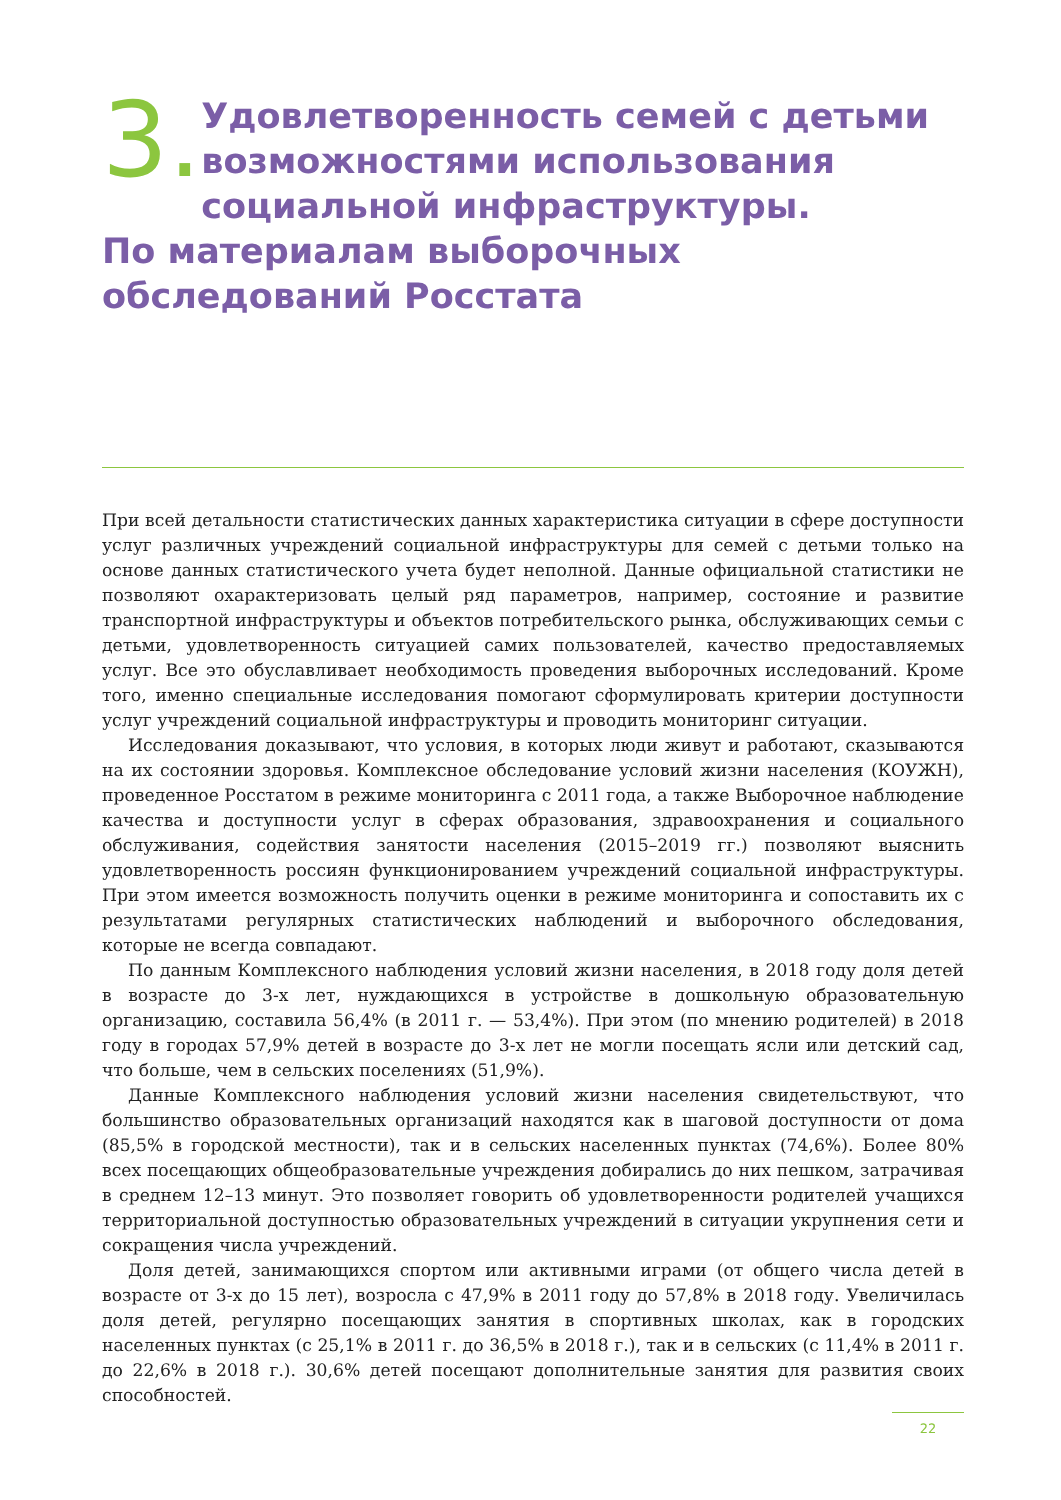3.
Удовлетворенность семей с детьми возможностями использования социальной инфраструктуры.
По материалам выборочных обследований Росстата
При всей детальности статистических данных характеристика ситуации в сфере доступности услуг различных учреждений социальной инфраструктуры для семей с детьми только на основе данных статистического учета будет неполной. Данные официальной статистики не позволяют охарактеризовать целый ряд параметров, например, состояние и развитие транспортной инфраструктуры и объектов потребительского рынка, обслуживающих семьи с детьми, удовлетворенность ситуацией самих пользователей, качество предоставляемых услуг. Все это обуславливает необходимость проведения выборочных исследований. Кроме того, именно специальные исследования помогают сформулировать критерии доступности услуг учреждений социальной инфраструктуры и проводить мониторинг ситуации.
Исследования доказывают, что условия, в которых люди живут и работают, сказываются на их состоянии здоровья. Комплексное обследование условий жизни населения (КОУЖН), проведенное Росстатом в режиме мониторинга с 2011 года, а также Выборочное наблюдение качества и доступности услуг в сферах образования, здравоохранения и социального обслуживания, содействия занятости населения (2015–2019 гг.) позволяют выяснить удовлетворенность россиян функционированием учреждений социальной инфраструктуры. При этом имеется возможность получить оценки в режиме мониторинга и сопоставить их с результатами регулярных статистических наблюдений и выборочного обследования, которые не всегда совпадают.
По данным Комплексного наблюдения условий жизни населения, в 2018 году доля детей в возрасте до 3-х лет, нуждающихся в устройстве в дошкольную образовательную организацию, составила 56,4% (в 2011 г. — 53,4%). При этом (по мнению родителей) в 2018 году в городах 57,9% детей в возрасте до 3-х лет не могли посещать ясли или детский сад, что больше, чем в сельских поселениях (51,9%).
Данные Комплексного наблюдения условий жизни населения свидетельствуют, что большинство образовательных организаций находятся как в шаговой доступности от дома (85,5% в городской местности), так и в сельских населенных пунктах (74,6%). Более 80% всех посещающих общеобразовательные учреждения добирались до них пешком, затрачивая в среднем 12–13 минут. Это позволяет говорить об удовлетворенности родителей учащихся территориальной доступностью образовательных учреждений в ситуации укрупнения сети и сокращения числа учреждений.
Доля детей, занимающихся спортом или активными играми (от общего числа детей в возрасте от 3-х до 15 лет), возросла с 47,9% в 2011 году до 57,8% в 2018 году. Увеличилась доля детей, регулярно посещающих занятия в спортивных школах, как в городских населенных пунктах (с 25,1% в 2011 г. до 36,5% в 2018 г.), так и в сельских (с 11,4% в 2011 г. до 22,6% в 2018 г.). 30,6% детей посещают дополнительные занятия для развития своих способностей.
22